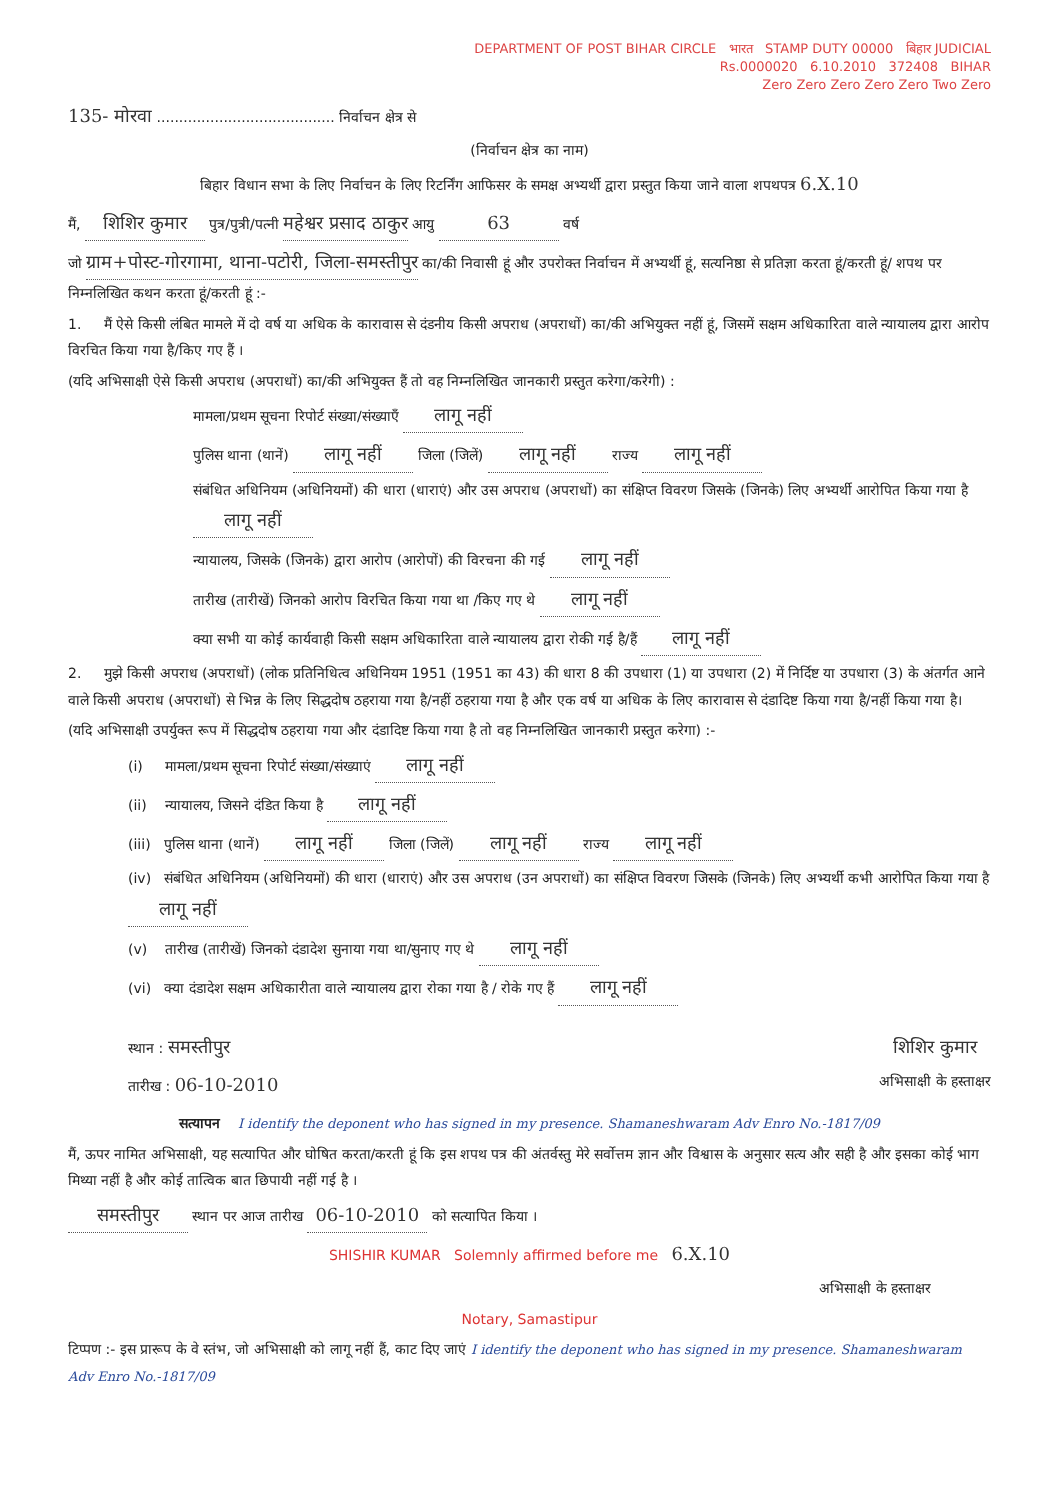DEPARTMENT OF POST BIHAR CIRCLE भारत STAMP DUTY 00000 बिहार JUDICIAL
Rs.0000020 6.10.2010 372408 BIHAR
Zero Zero Zero Zero Zero Two Zero
135- मोरवा ........................................ निर्वाचन क्षेत्र से
(निर्वाचन क्षेत्र का नाम)
बिहार विधान सभा के लिए निर्वाचन के लिए रिटर्निंग आफिसर के समक्ष अभ्यर्थी द्वारा प्रस्तुत किया जाने वाला शपथपत्र 6.X.10
मैं, शिशिर कुमार पुत्र/पुत्री/पत्नी महेश्वर प्रसाद ठाकुर आयु 63 वर्ष
जो ग्राम+पोस्ट-गोरगामा, थाना-पटोरी, जिला-समस्तीपुर का/की निवासी हूं और उपरोक्त निर्वाचन में अभ्यर्थी हूं, सत्यनिष्ठा से प्रतिज्ञा करता हूं/करती हूं/ शपथ पर निम्नलिखित कथन करता हूं/करती हूं :-
1. मैं ऐसे किसी लंबित मामले में दो वर्ष या अधिक के कारावास से दंडनीय किसी अपराध (अपराधों) का/की अभियुक्त नहीं हूं, जिसमें सक्षम अधिकारिता वाले न्यायालय द्वारा आरोप विरचित किया गया है/किए गए हैं ।
(यदि अभिसाक्षी ऐसे किसी अपराध (अपराधों) का/की अभियुक्त हैं तो वह निम्नलिखित जानकारी प्रस्तुत करेगा/करेगी) :
मामला/प्रथम सूचना रिपोर्ट संख्या/संख्याएँ लागू नहीं
पुलिस थाना (थानें) लागू नहीं जिला (जिलें) लागू नहीं राज्य लागू नहीं
संबंधित अधिनियम (अधिनियमों) की धारा (धाराएं) और उस अपराध (अपराधों) का संक्षिप्त विवरण जिसके (जिनके) लिए अभ्यर्थी आरोपित किया गया है लागू नहीं
न्यायालय, जिसके (जिनके) द्वारा आरोप (आरोपों) की विरचना की गई लागू नहीं
तारीख (तारीखें) जिनको आरोप विरचित किया गया था /किए गए थे लागू नहीं
क्या सभी या कोई कार्यवाही किसी सक्षम अधिकारिता वाले न्यायालय द्वारा रोकी गई है/हैं लागू नहीं
2. मुझे किसी अपराध (अपराधों) (लोक प्रतिनिधित्व अधिनियम 1951 (1951 का 43) की धारा 8 की उपधारा (1) या उपधारा (2) में निर्दिष्ट या उपधारा (3) के अंतर्गत आने वाले किसी अपराध (अपराधों) से भिन्न के लिए सिद्धदोष ठहराया गया है/नहीं ठहराया गया है और एक वर्ष या अधिक के लिए कारावास से दंडादिष्ट किया गया है/नहीं किया गया है।
(यदि अभिसाक्षी उपर्युक्त रूप में सिद्धदोष ठहराया गया और दंडादिष्ट किया गया है तो वह निम्नलिखित जानकारी प्रस्तुत करेगा) :-
(i) मामला/प्रथम सूचना रिपोर्ट संख्या/संख्याएं लागू नहीं
(ii) न्यायालय, जिसने दंडित किया है लागू नहीं
(iii) पुलिस थाना (थानें) लागू नहीं जिला (जिलें) लागू नहीं राज्य लागू नहीं
(iv) संबंधित अधिनियम (अधिनियमों) की धारा (धाराएं) और उस अपराध (उन अपराधों) का संक्षिप्त विवरण जिसके (जिनके) लिए अभ्यर्थी कभी आरोपित किया गया है लागू नहीं
(v) तारीख (तारीखें) जिनको दंडादेश सुनाया गया था/सुनाए गए थे लागू नहीं
(vi) क्या दंडादेश सक्षम अधिकारीता वाले न्यायालय द्वारा रोका गया है / रोके गए हैं लागू नहीं
स्थान : समस्तीपुर
तारीख : 06-10-2010
शिशिर कुमार
अभिसाक्षी के हस्ताक्षर
सत्यापन I identify the deponent who has signed in my presence. Shamaneshwaram Adv Enro No.-1817/09
मैं, ऊपर नामित अभिसाक्षी, यह सत्यापित और घोषित करता/करती हूं कि इस शपथ पत्र की अंतर्वस्तु मेरे सर्वोत्तम ज्ञान और विश्वास के अनुसार सत्य और सही है और इसका कोई भाग मिथ्या नहीं है और कोई तात्विक बात छिपायी नहीं गई है ।
समस्तीपुर स्थान पर आज तारीख 06-10-2010 को सत्यापित किया ।
SHISHIR KUMAR Solemnly affirmed before me 6.X.10
अभिसाक्षी के हस्ताक्षर
Notary, Samastipur
टिप्पण :- इस प्रारूप के वे स्तंभ, जो अभिसाक्षी को लागू नहीं हैं, काट दिए जाएं I identify the deponent who has signed in my presence. Shamaneshwaram Adv Enro No.-1817/09